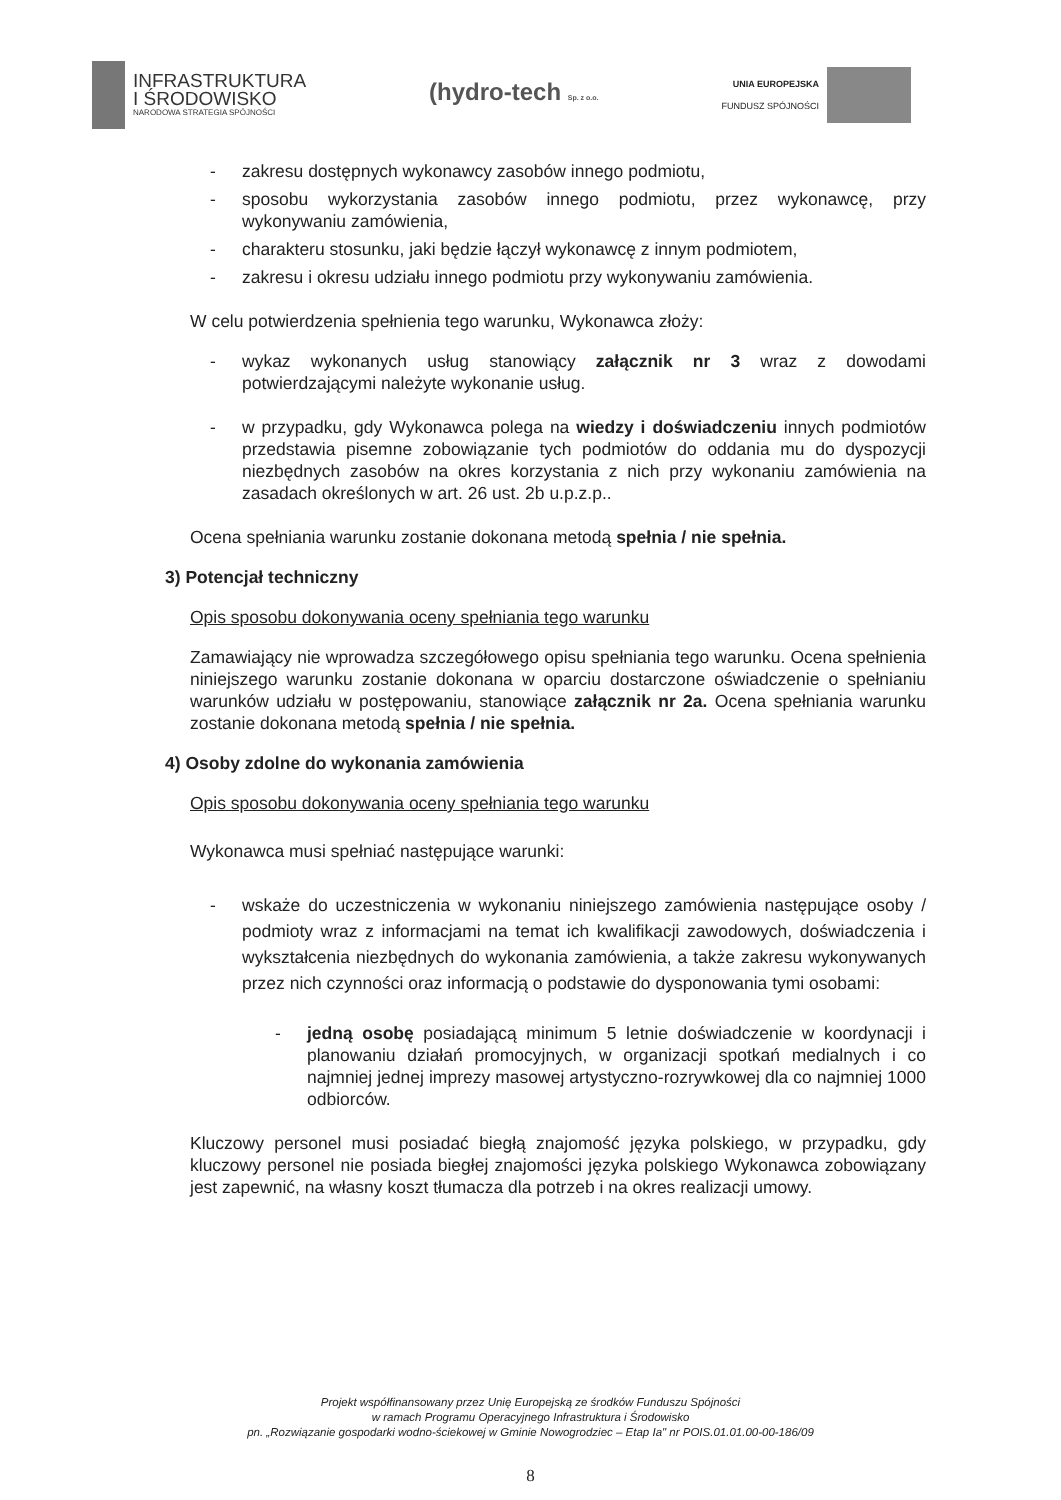INFRASTRUKTURA
I ŚRODOWISKO
NARODOWA STRATEGIA SPÓJNOŚCI
(hydro-tech Sp. z o.o.
UNIA EUROPEJSKA
FUNDUSZ SPÓJNOŚCI
- zakresu dostępnych wykonawcy zasobów innego podmiotu,
- sposobu wykorzystania zasobów innego podmiotu, przez wykonawcę, przy wykonywaniu zamówienia,
- charakteru stosunku, jaki będzie łączył wykonawcę z innym podmiotem,
- zakresu i okresu udziału innego podmiotu przy wykonywaniu zamówienia.
W celu potwierdzenia spełnienia tego warunku, Wykonawca złoży:
- wykaz wykonanych usług stanowiący załącznik nr 3 wraz z dowodami potwierdzającymi należyte wykonanie usług.
- w przypadku, gdy Wykonawca polega na wiedzy i doświadczeniu innych podmiotów przedstawia pisemne zobowiązanie tych podmiotów do oddania mu do dyspozycji niezbędnych zasobów na okres korzystania z nich przy wykonaniu zamówienia na zasadach określonych w art. 26 ust. 2b u.p.z.p..
Ocena spełniania warunku zostanie dokonana metodą spełnia / nie spełnia.
3) Potencjał techniczny
Opis sposobu dokonywania oceny spełniania tego warunku
Zamawiający nie wprowadza szczegółowego opisu spełniania tego warunku. Ocena spełnienia niniejszego warunku zostanie dokonana w oparciu dostarczone oświadczenie o spełnianiu warunków udziału w postępowaniu, stanowiące załącznik nr 2a. Ocena spełniania warunku zostanie dokonana metodą spełnia / nie spełnia.
4) Osoby zdolne do wykonania zamówienia
Opis sposobu dokonywania oceny spełniania tego warunku
Wykonawca musi spełniać następujące warunki:
- wskaże do uczestniczenia w wykonaniu niniejszego zamówienia następujące osoby / podmioty wraz z informacjami na temat ich kwalifikacji zawodowych, doświadczenia i wykształcenia niezbędnych do wykonania zamówienia, a także zakresu wykonywanych przez nich czynności oraz informacją o podstawie do dysponowania tymi osobami:
- jedną osobę posiadającą minimum 5 letnie doświadczenie w koordynacji i planowaniu działań promocyjnych, w organizacji spotkań medialnych i co najmniej jednej imprezy masowej artystyczno-rozrywkowej dla co najmniej 1000 odbiorców.
Kluczowy personel musi posiadać biegłą znajomość języka polskiego, w przypadku, gdy kluczowy personel nie posiada biegłej znajomości języka polskiego Wykonawca zobowiązany jest zapewnić, na własny koszt tłumacza dla potrzeb i na okres realizacji umowy.
Projekt współfinansowany przez Unię Europejską ze środków Funduszu Spójności
w ramach Programu Operacyjnego Infrastruktura i Środowisko
pn. „Rozwiązanie gospodarki wodno-ściekowej w Gminie Nowogrodziec – Etap Ia" nr POIS.01.01.00-00-186/09
8